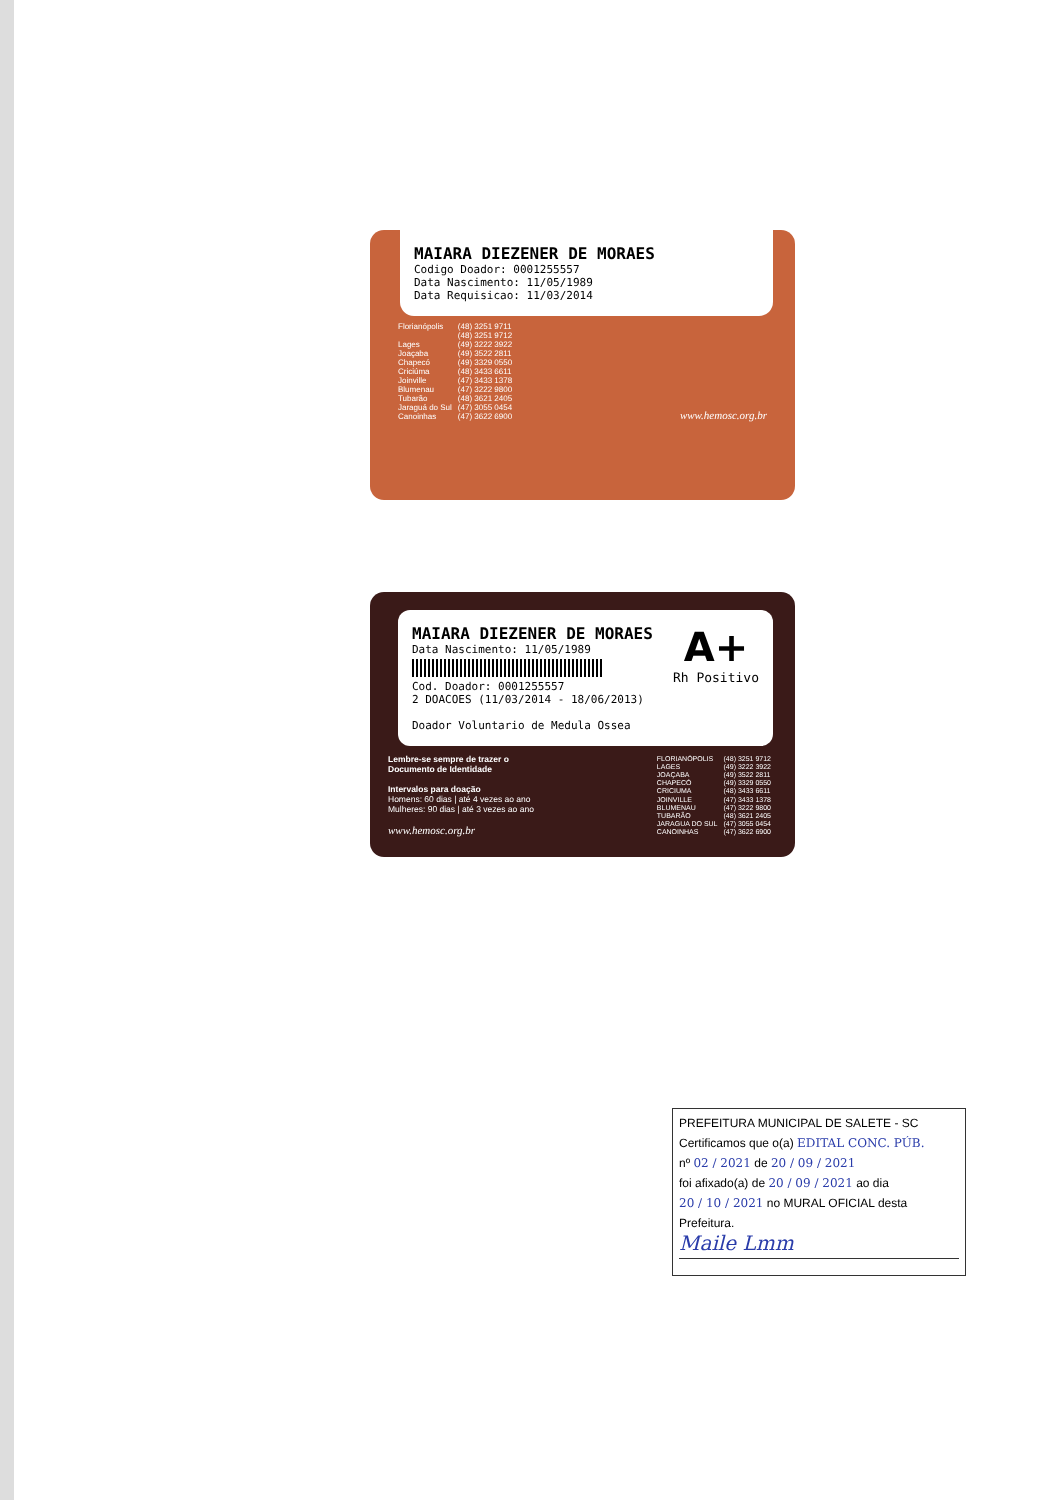MAIARA DIEZENER DE MORAES
Codigo Doador: 0001255557
Data Nascimento: 11/05/1989
Data Requisicao: 11/03/2014
| Florianópolis | (48) 3251 9711 |
| | (48) 3251 9712 |
| Lages | (49) 3222 3922 |
| Joaçaba | (49) 3522 2811 |
| Chapecó | (49) 3329 0550 |
| Criciúma | (48) 3433 6611 |
| Joinville | (47) 3433 1378 |
| Blumenau | (47) 3222 9800 |
| Tubarão | (48) 3621 2405 |
| Jaraguá do Sul | (47) 3055 0454 |
| Canoinhas | (47) 3622 6900 |
www.hemosc.org.br
MAIARA DIEZENER DE MORAES
Data Nascimento: 11/05/1989
Cod. Doador: 0001255557
A+
Rh Positivo
2 DOACOES (11/03/2014 - 18/06/2013)
Doador Voluntario de Medula Ossea
Lembre-se sempre de trazer o
Documento de Identidade
Intervalos para doação
Homens: 60 dias | até 4 vezes ao ano
Mulheres: 90 dias | até 3 vezes ao ano
www.hemosc.org.br
| FLORIANÓPOLIS | (48) 3251 9712 |
| LAGES | (49) 3222 3922 |
| JOAÇABA | (49) 3522 2811 |
| CHAPECÓ | (49) 3329 0550 |
| CRICIUMA | (48) 3433 6611 |
| JOINVILLE | (47) 3433 1378 |
| BLUMENAU | (47) 3222 9800 |
| TUBARÃO | (48) 3621 2405 |
| JARAGUA DO SUL | (47) 3055 0454 |
| CANOINHAS | (47) 3622 6900 |
PREFEITURA MUNICIPAL DE SALETE - SC
Certificamos que o(a) EDITAL CONC. PÚB.
nº 02 / 2021 de 20 / 09 / 2021
foi afixado(a) de 20 / 09 / 2021 ao dia
20 / 10 / 2021 no MURAL OFICIAL desta
Prefeitura.
Maile Lmm